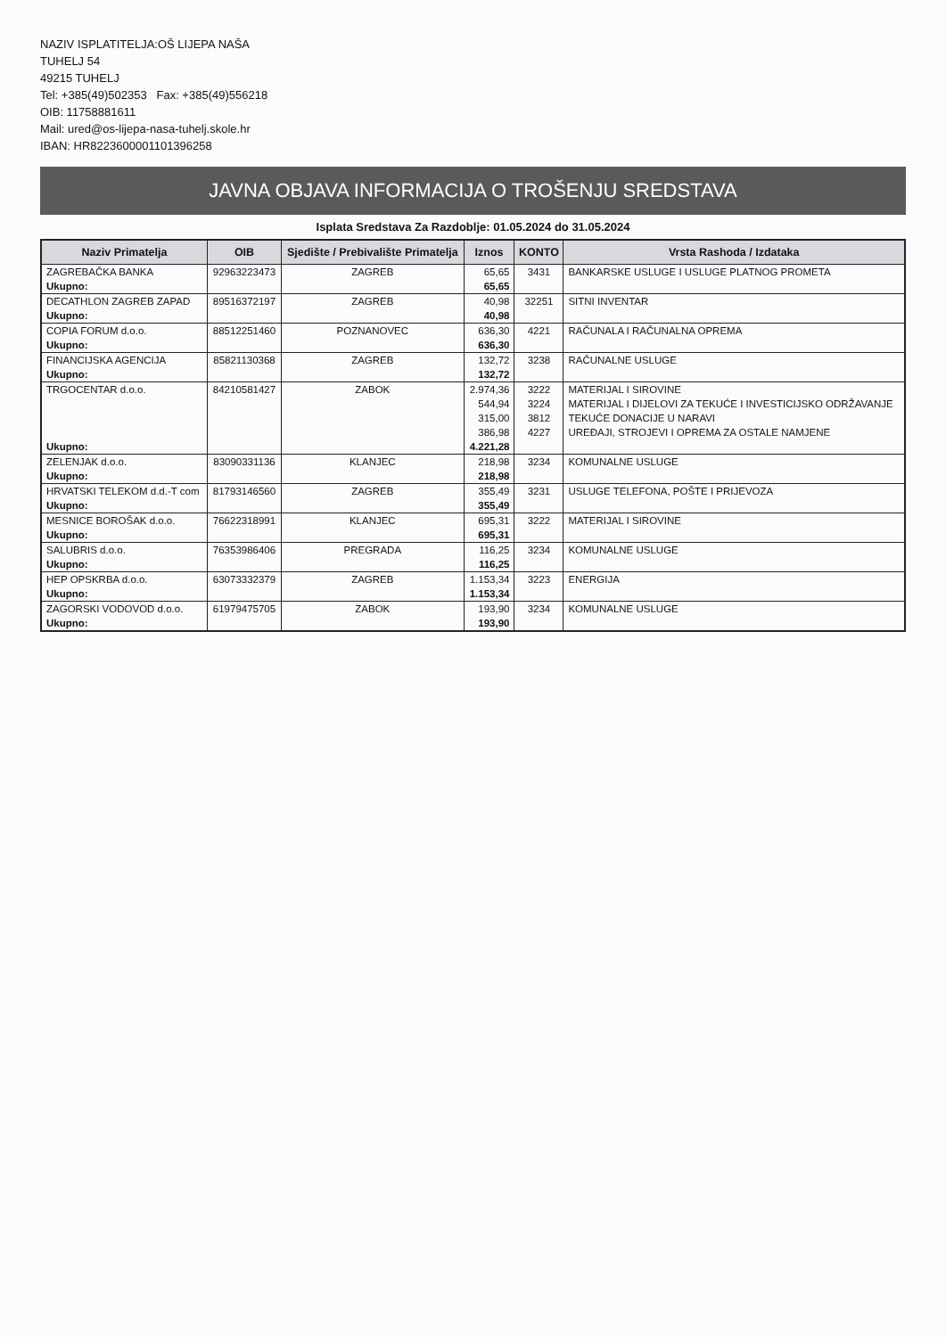NAZIV ISPLATITELJA:OŠ LIJEPA NAŠA
TUHELJ 54
49215 TUHELJ
Tel: +385(49)502353 Fax: +385(49)556218
OIB: 11758881611
Mail: ured@os-lijepa-nasa-tuhelj.skole.hr
IBAN: HR8223600001101396258
JAVNA OBJAVA INFORMACIJA O TROŠENJU SREDSTAVA
Isplata Sredstava Za Razdoblje: 01.05.2024 do 31.05.2024
| Naziv Primatelja | OIB | Sjedište / Prebivalište Primatelja | Iznos | KONTO | Vrsta Rashoda / Izdataka |
| --- | --- | --- | --- | --- | --- |
| ZAGREBAČKA BANKA | 92963223473 | ZAGREB | 65,65 | 3431 | BANKARSKE USLUGE I USLUGE PLATNOG PROMETA |
| Ukupno: | | | 65,65 | | |
| DECATHLON ZAGREB ZAPAD | 89516372197 | ZAGREB | 40,98 | 32251 | SITNI INVENTAR |
| Ukupno: | | | 40,98 | | |
| COPIA FORUM d.o.o. | 88512251460 | POZNANOVEC | 636,30 | 4221 | RAČUNALA I RAČUNALNA OPREMA |
| Ukupno: | | | 636,30 | | |
| FINANCIJSKA AGENCIJA | 85821130368 | ZAGREB | 132,72 | 3238 | RAČUNALNE USLUGE |
| Ukupno: | | | 132,72 | | |
| TRGOCENTAR d.o.o. | 84210581427 | ZABOK | 2.974,36 | 3222 | MATERIJAL I SIROVINE |
| | | | 544,94 | 3224 | MATERIJAL I DIJELOVI ZA TEKUĆE I INVESTICIJSKO ODRŽAVANJE |
| | | | 315,00 | 3812 | TEKUĆE DONACIJE U NARAVI |
| | | | 386,98 | 4227 | UREĐAJI, STROJEVI I OPREMA ZA OSTALE NAMJENE |
| Ukupno: | | | 4.221,28 | | |
| ZELENJAK d.o.o. | 83090331136 | KLANJEC | 218,98 | 3234 | KOMUNALNE USLUGE |
| Ukupno: | | | 218,98 | | |
| HRVATSKI TELEKOM d.d.-T com | 81793146560 | ZAGREB | 355,49 | 3231 | USLUGE TELEFONA, POŠTE I PRIJEVOZA |
| Ukupno: | | | 355,49 | | |
| MESNICE BOROŠAK d.o.o. | 76622318991 | KLANJEC | 695,31 | 3222 | MATERIJAL I SIROVINE |
| Ukupno: | | | 695,31 | | |
| SALUBRIS d.o.o. | 76353986406 | PREGRADA | 116,25 | 3234 | KOMUNALNE USLUGE |
| Ukupno: | | | 116,25 | | |
| HEP OPSKRBA d.o.o. | 63073332379 | ZAGREB | 1.153,34 | 3223 | ENERGIJA |
| Ukupno: | | | 1.153,34 | | |
| ZAGORSKI VODOVOD d.o.o. | 61979475705 | ZABOK | 193,90 | 3234 | KOMUNALNE USLUGE |
| Ukupno: | | | 193,90 | | |